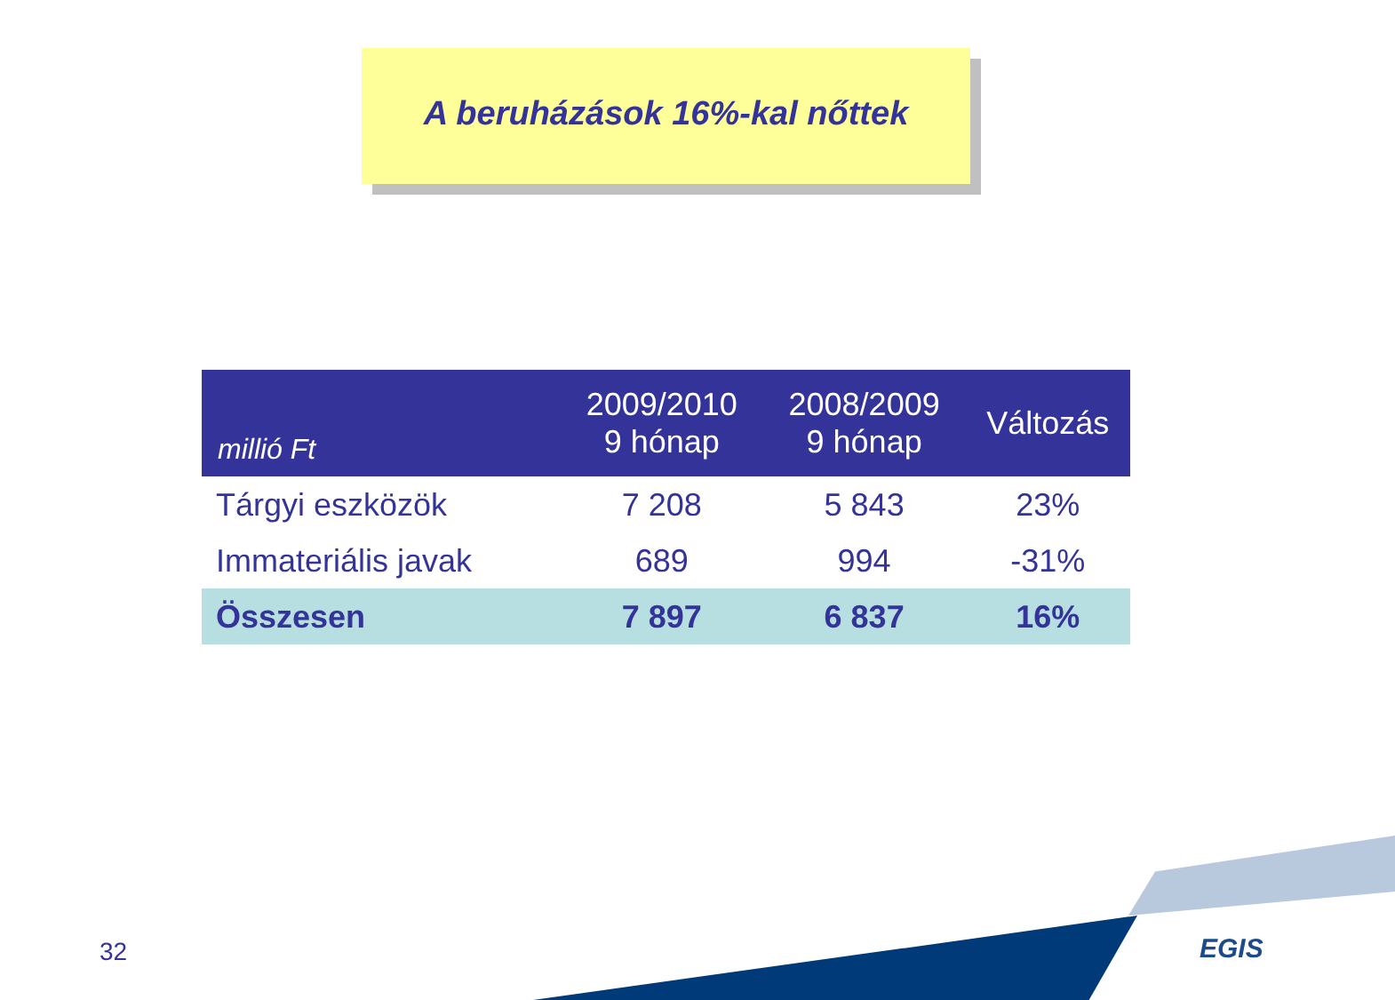A beruházások 16%-kal nőttek
| millió Ft | 2009/2010 9 hónap | 2008/2009 9 hónap | Változás |
| --- | --- | --- | --- |
| Tárgyi eszközök | 7 208 | 5 843 | 23% |
| Immateriális javak | 689 | 994 | -31% |
| Összesen | 7 897 | 6 837 | 16% |
32 EGIS